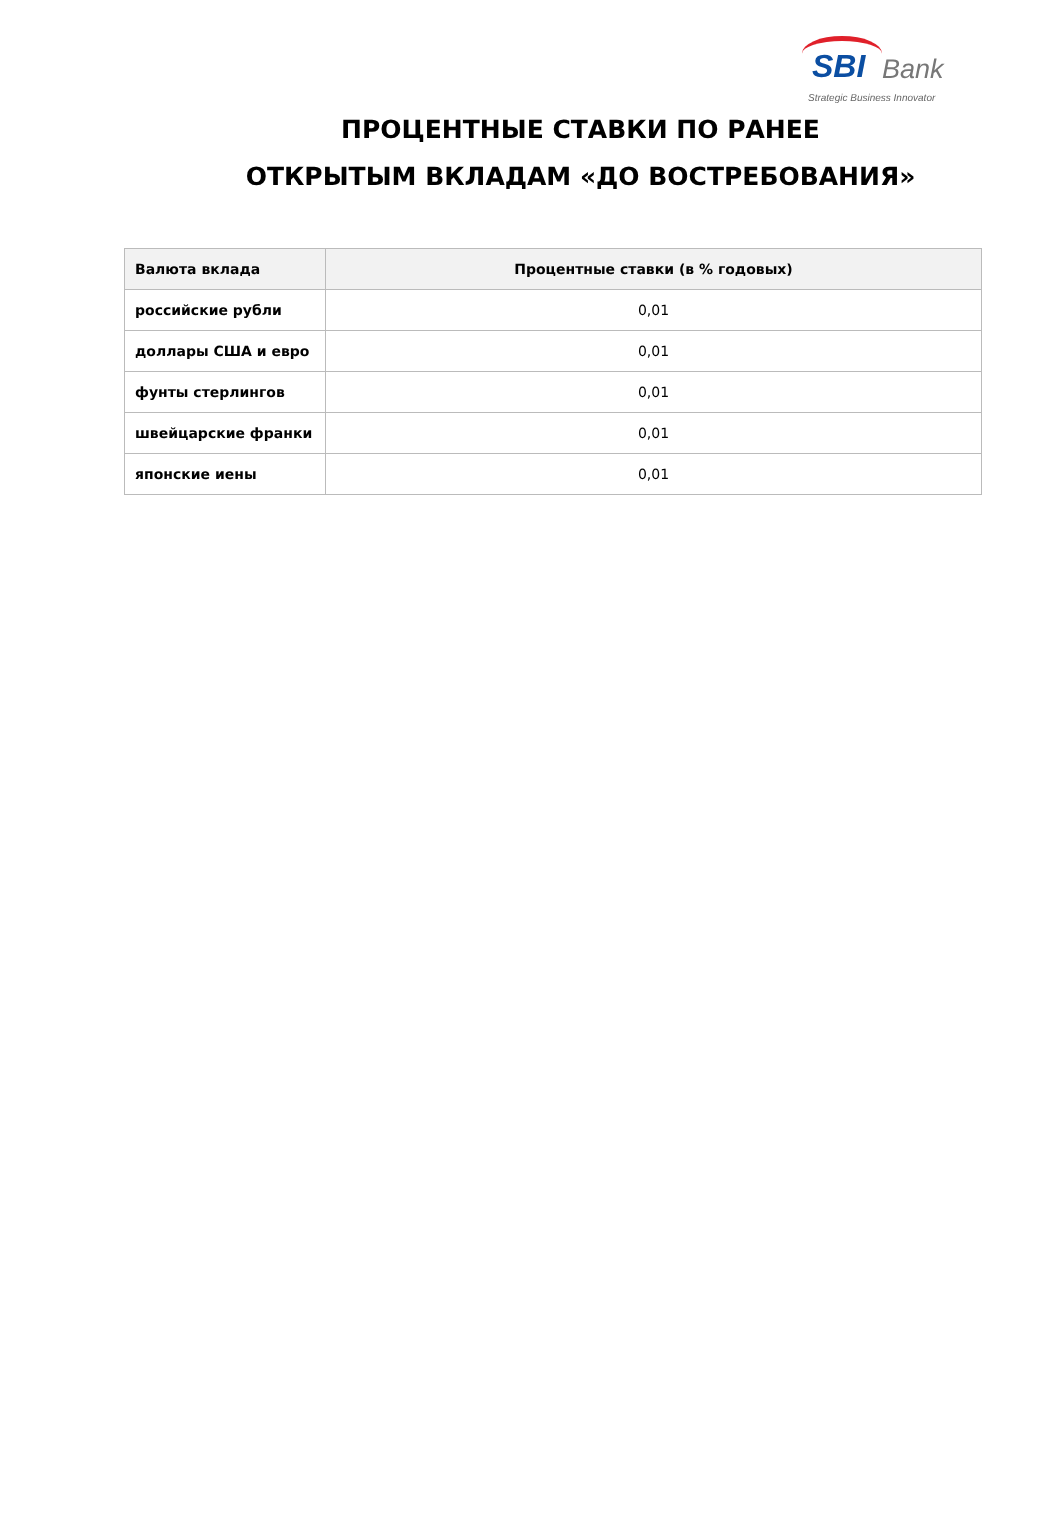SBI Bank
Strategic Business Innovator
ПРОЦЕНТНЫЕ СТАВКИ ПО РАНЕЕ
ОТКРЫТЫМ ВКЛАДАМ «ДО ВОСТРЕБОВАНИЯ»
| Валюта вклада | Процентные ставки (в % годовых) |
| --- | --- |
| российские рубли | 0,01 |
| доллары США и евро | 0,01 |
| фунты стерлингов | 0,01 |
| швейцарские франки | 0,01 |
| японские иены | 0,01 |